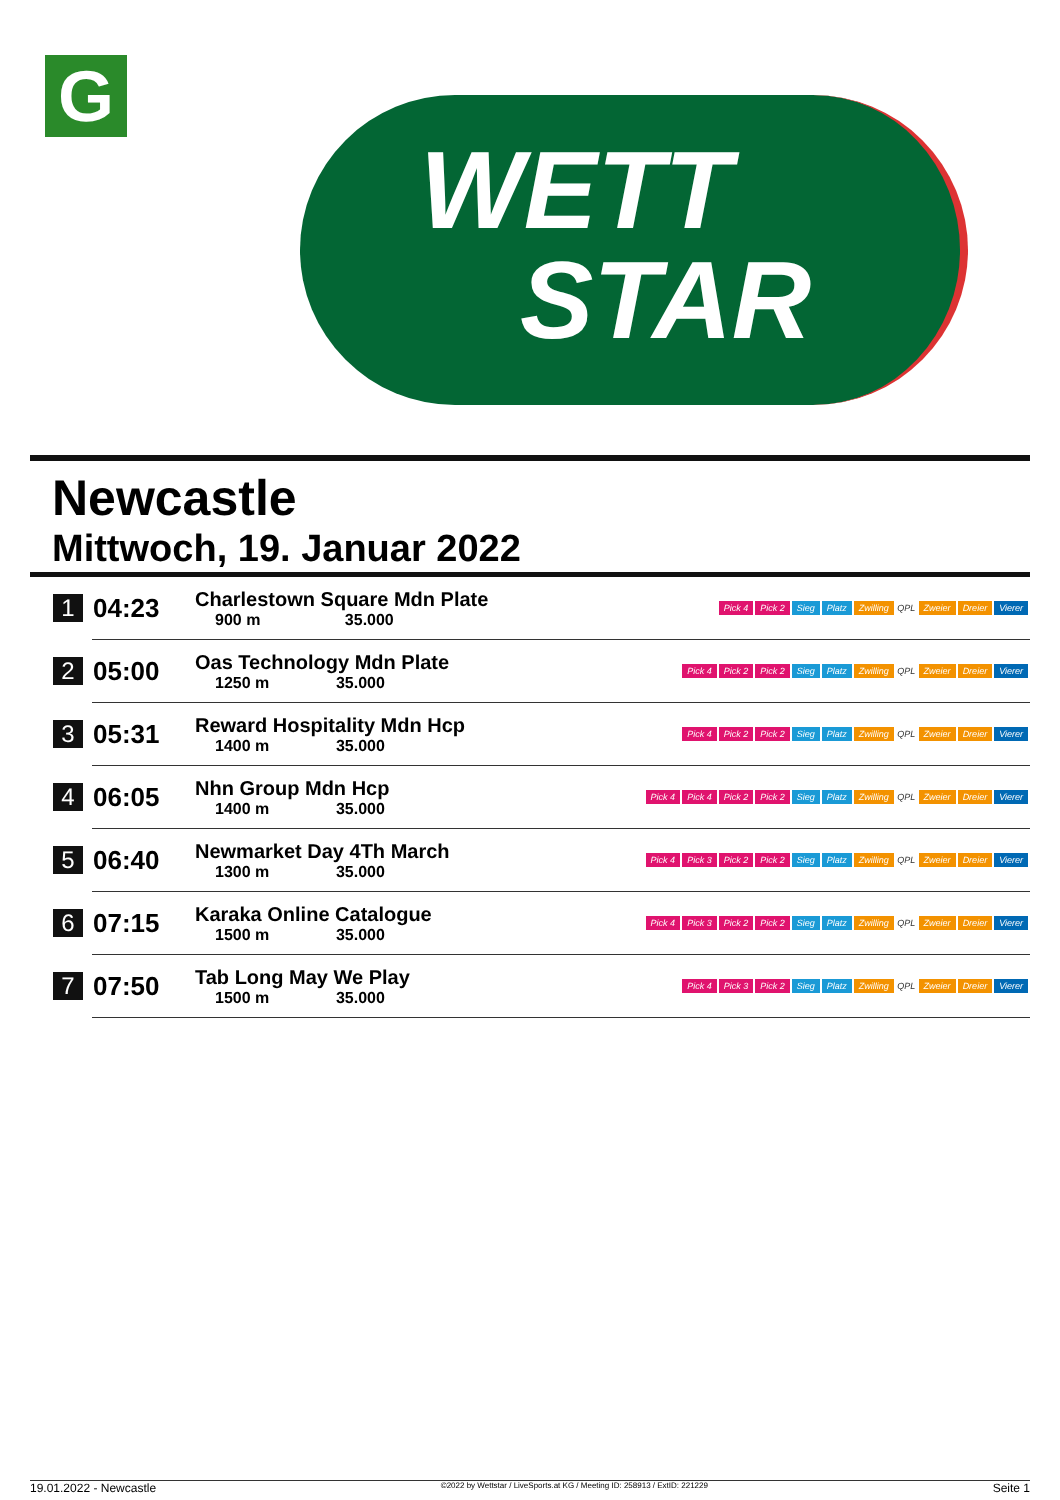G
WETT
STAR
Newcastle
Mittwoch, 19. Januar 2022
| 1 | 04:23 | Charlestown Square Mdn Plate 900 m 35.000 | Pick 4 Pick 2 Sieg Platz Zwilling QPL Zweier Dreier Vierer |
| 2 | 05:00 | Oas Technology Mdn Plate 1250 m 35.000 | Pick 4 Pick 2 Pick 2 Sieg Platz Zwilling QPL Zweier Dreier Vierer |
| 3 | 05:31 | Reward Hospitality Mdn Hcp 1400 m 35.000 | Pick 4 Pick 2 Pick 2 Sieg Platz Zwilling QPL Zweier Dreier Vierer |
| 4 | 06:05 | Nhn Group Mdn Hcp 1400 m 35.000 | Pick 4 Pick 4 Pick 2 Pick 2 Sieg Platz Zwilling QPL Zweier Dreier Vierer |
| 5 | 06:40 | Newmarket Day 4Th March 1300 m 35.000 | Pick 4 Pick 3 Pick 2 Pick 2 Sieg Platz Zwilling QPL Zweier Dreier Vierer |
| 6 | 07:15 | Karaka Online Catalogue 1500 m 35.000 | Pick 4 Pick 3 Pick 2 Pick 2 Sieg Platz Zwilling QPL Zweier Dreier Vierer |
| 7 | 07:50 | Tab Long May We Play 1500 m 35.000 | Pick 4 Pick 3 Pick 2 Sieg Platz Zwilling QPL Zweier Dreier Vierer |
19.01.2022 - Newcastle ©2022 by Wettstar / LiveSports.at KG / Meeting ID: 258913 / ExtID: 221229 Seite 1